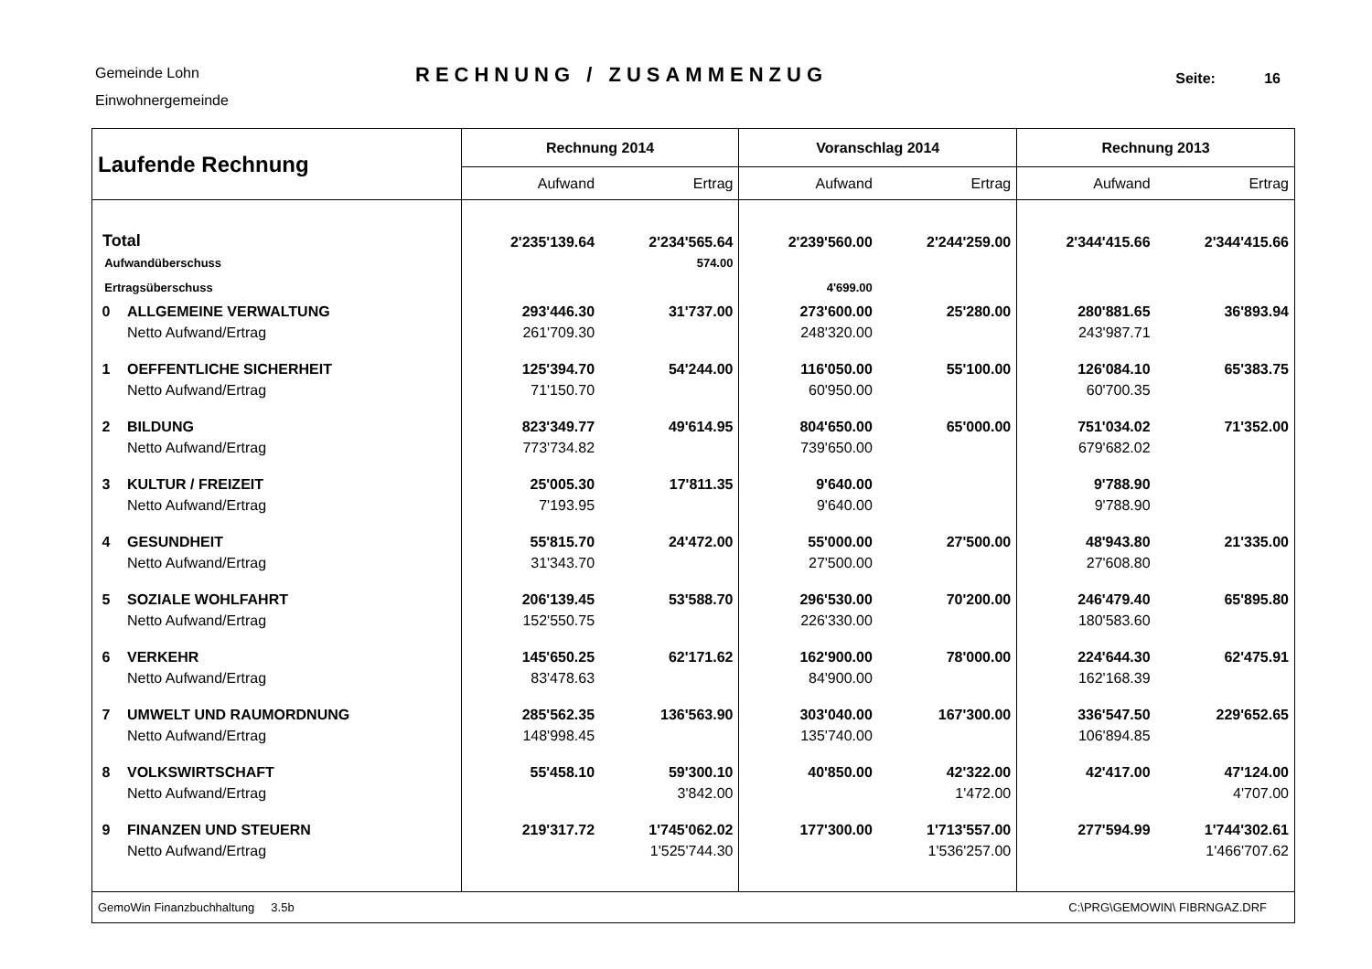Gemeinde Lohn
Einwohnergemeinde
RECHNUNG / ZUSAMMENZUG
Seite: 16
| Laufende Rechnung | | Rechnung 2014 | | Voranschlag 2014 | | Rechnung 2013 | |
| --- | --- | --- | --- | --- | --- | --- | --- |
| | | Aufwand | Ertrag | Aufwand | Ertrag | Aufwand | Ertrag |
| Total | | 2'235'139.64 | 2'234'565.64 | 2'239'560.00 | 2'244'259.00 | 2'344'415.66 | 2'344'415.66 |
| Aufwandüberschuss | | | 574.00 | | | | |
| Ertragsüberschuss | | | | 4'699.00 | | | |
| 0 | ALLGEMEINE VERWALTUNG | 293'446.30 | 31'737.00 | 273'600.00 | 25'280.00 | 280'881.65 | 36'893.94 |
| | Netto Aufwand/Ertrag | 261'709.30 | | 248'320.00 | | 243'987.71 | |
| 1 | OEFFENTLICHE SICHERHEIT | 125'394.70 | 54'244.00 | 116'050.00 | 55'100.00 | 126'084.10 | 65'383.75 |
| | Netto Aufwand/Ertrag | 71'150.70 | | 60'950.00 | | 60'700.35 | |
| 2 | BILDUNG | 823'349.77 | 49'614.95 | 804'650.00 | 65'000.00 | 751'034.02 | 71'352.00 |
| | Netto Aufwand/Ertrag | 773'734.82 | | 739'650.00 | | 679'682.02 | |
| 3 | KULTUR / FREIZEIT | 25'005.30 | 17'811.35 | 9'640.00 | | 9'788.90 | |
| | Netto Aufwand/Ertrag | 7'193.95 | | 9'640.00 | | 9'788.90 | |
| 4 | GESUNDHEIT | 55'815.70 | 24'472.00 | 55'000.00 | 27'500.00 | 48'943.80 | 21'335.00 |
| | Netto Aufwand/Ertrag | 31'343.70 | | 27'500.00 | | 27'608.80 | |
| 5 | SOZIALE WOHLFAHRT | 206'139.45 | 53'588.70 | 296'530.00 | 70'200.00 | 246'479.40 | 65'895.80 |
| | Netto Aufwand/Ertrag | 152'550.75 | | 226'330.00 | | 180'583.60 | |
| 6 | VERKEHR | 145'650.25 | 62'171.62 | 162'900.00 | 78'000.00 | 224'644.30 | 62'475.91 |
| | Netto Aufwand/Ertrag | 83'478.63 | | 84'900.00 | | 162'168.39 | |
| 7 | UMWELT UND RAUMORDNUNG | 285'562.35 | 136'563.90 | 303'040.00 | 167'300.00 | 336'547.50 | 229'652.65 |
| | Netto Aufwand/Ertrag | 148'998.45 | | 135'740.00 | | 106'894.85 | |
| 8 | VOLKSWIRTSCHAFT | 55'458.10 | 59'300.10 | 40'850.00 | 42'322.00 | 42'417.00 | 47'124.00 |
| | Netto Aufwand/Ertrag | | 3'842.00 | | 1'472.00 | | 4'707.00 |
| 9 | FINANZEN UND STEUERN | 219'317.72 | 1'745'062.02 | 177'300.00 | 1'713'557.00 | 277'594.99 | 1'744'302.61 |
| | Netto Aufwand/Ertrag | | 1'525'744.30 | | 1'536'257.00 | | 1'466'707.62 |
| GemoWin Finanzbuchhaltung 3.5b | | | | C:\PRG\GEMOWIN\ FIBRNGAZ.DRF | | | |